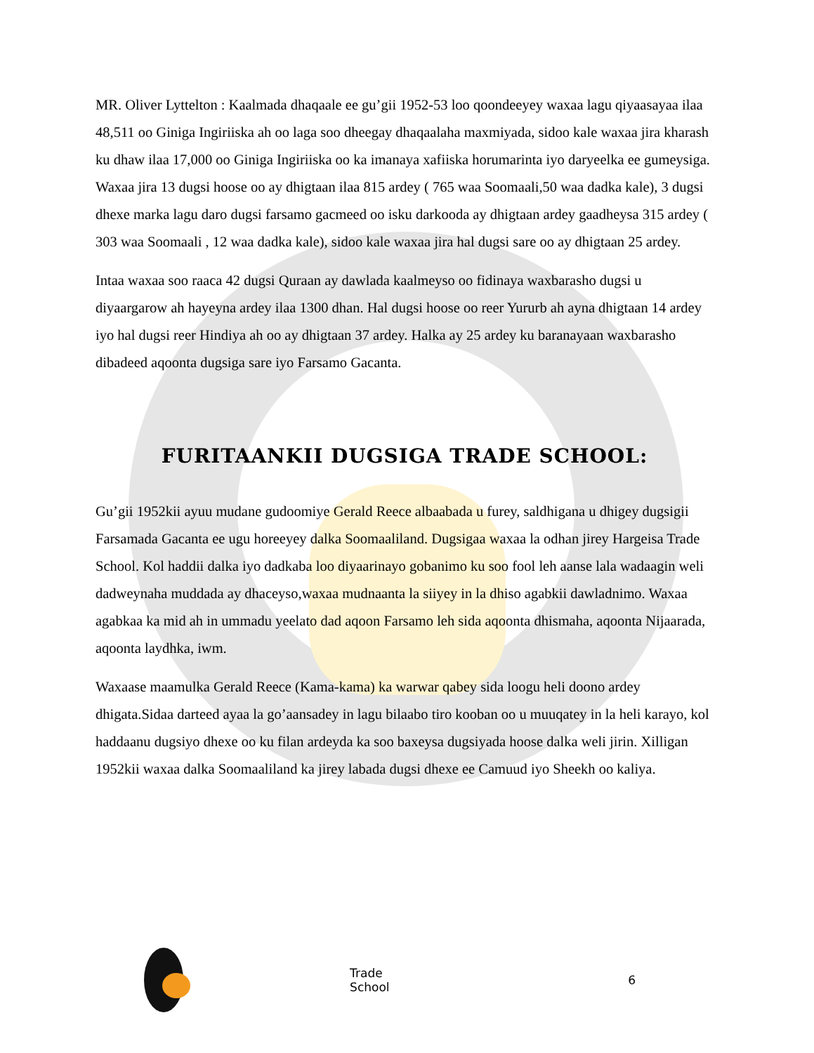MR. Oliver Lyttelton : Kaalmada dhaqaale ee gu’gii 1952-53 loo qoondeeyey waxaa lagu qiyaasayaa ilaa 48,511 oo Giniga Ingiriiska ah oo laga soo dheegay dhaqaalaha maxmiyada, sidoo kale waxaa jira kharash ku dhaw ilaa 17,000 oo Giniga Ingiriiska oo ka imanaya xafiiska horumarinta iyo daryeelka ee gumeysiga. Waxaa jira 13 dugsi hoose oo ay dhigtaan ilaa 815 ardey ( 765 waa Soomaali,50 waa dadka kale), 3 dugsi dhexe marka lagu daro dugsi farsamo gacmeed oo isku darkooda ay dhigtaan ardey gaadheysa 315 ardey ( 303 waa Soomaali , 12 waa dadka kale), sidoo kale waxaa jira hal dugsi sare oo ay dhigtaan 25 ardey.
Intaa waxaa soo raaca 42 dugsi Quraan ay dawlada kaalmeyso oo fidinaya waxbarasho dugsi u diyaargarow ah hayeyna ardey ilaa 1300 dhan. Hal dugsi hoose oo reer Yururb ah ayna dhigtaan 14 ardey iyo hal dugsi reer Hindiya ah oo ay dhigtaan 37 ardey. Halka ay 25 ardey ku baranayaan waxbarasho dibadeed aqoonta dugsiga sare iyo Farsamo Gacanta.
FURITAANKII DUGSIGA TRADE SCHOOL:
Gu’gii 1952kii ayuu mudane gudoomiye Gerald Reece albaabada u furey, saldhigana u dhigey dugsigii Farsamada Gacanta ee ugu horeeyey dalka Soomaaliland. Dugsigaa waxaa la odhan jirey Hargeisa Trade School. Kol haddii dalka iyo dadkaba loo diyaarinayo gobanimo ku soo fool leh aanse lala wadaagin weli dadweynaha muddada ay dhaceyso,waxaa mudnaanta la siiyey in la dhiso agabkii dawladnimo. Waxaa agabkaa ka mid ah in ummadu yeelato dad aqoon Farsamo leh sida aqoonta dhismaha, aqoonta Nijaarada, aqoonta laydhka, iwm.
Waxaase maamulka Gerald Reece (Kama-kama) ka warwar qabey sida loogu heli doono ardey dhigata.Sidaa darteed ayaa la go’aansadey in lagu bilaabo tiro kooban oo u muuqatey in la heli karayo, kol haddaanu dugsiyo dhexe oo ku filan ardeyda ka soo baxeysa dugsiyada hoose dalka weli jirin. Xilligan 1952kii waxaa dalka Soomaaliland ka jirey labada dugsi dhexe ee Camuud iyo Sheekh oo kaliya.
Trade School 6